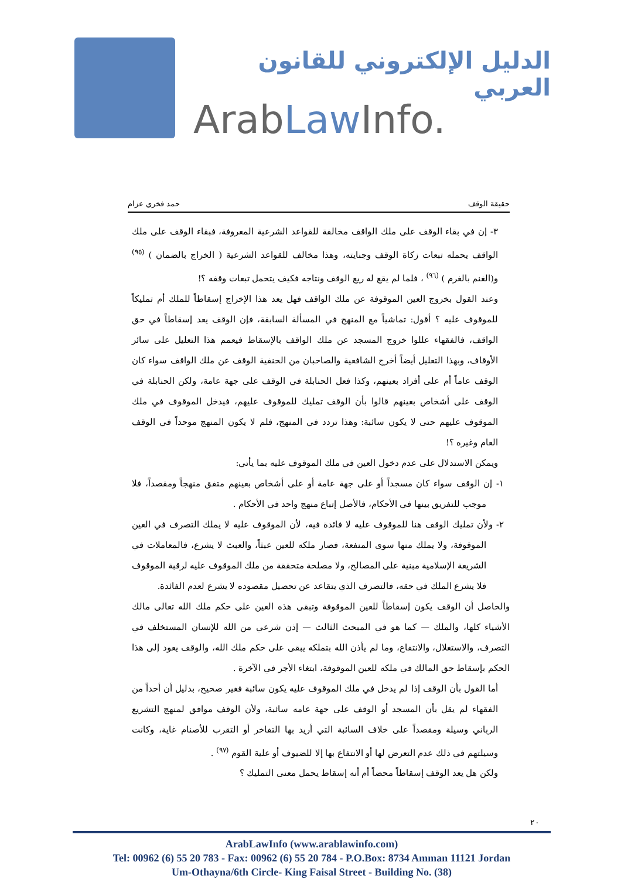الدليل الإلكتروني للقانون العربي
ArabLaw Info.
حقيقة الوقف حمد فخري عزام
٣- إن في بقاء الوقف على ملك الواقف مخالفة للقواعد الشرعية المعروفة، فبقاء الوقف على ملك الواقف يحمله تبعات زكاة الوقف وجنايته، وهذا مخالف للقواعد الشرعية ( الخراج بالضمان ) <sup>(٩٥)</sup> و(الغنم بالغرم ) <sup>(٩٦)</sup> ، فلما لم يقع له ريع الوقف ونتاجه فكيف يتحمل تبعات وقفه ؟!
وعند القول بخروج العين الموقوفة عن ملك الواقف فهل يعد هذا الإخراج إسقاطاً للملك أم تمليكاً للموقوف عليه ؟ أقول: تماشياً مع المنهج في المسألة السابقة، فإن الوقف يعد إسقاطاً في حق الواقف، فالفقهاء عللوا خروج المسجد عن ملك الواقف بالإسقاط فيعمم هذا التعليل على سائر الأوقاف، وبهذا التعليل أيضاً أخرج الشافعية والصاحبان من الحنفية الوقف عن ملك الواقف سواء كان الوقف عاماً أم على أفراد بعينهم، وكذا فعل الحنابلة في الوقف على جهة عامة، ولكن الحنابلة في الوقف على أشخاص بعينهم قالوا بأن الوقف تمليك للموقوف عليهم، فيدخل الموقوف في ملك الموقوف عليهم حتى لا يكون سائبة: وهذا تردد في المنهج، فلم لا يكون المنهج موحداً في الوقف العام وغيره ؟!
ويمكن الاستدلال على عدم دخول العين في ملك الموقوف عليه بما يأتي:
١- إن الوقف سواء كان مسجداً أو على جهة عامة أو على أشخاص بعينهم متفق منهجاً ومقصداً، فلا موجب للتفريق بينها في الأحكام، فالأصل إتباع منهج واحد في الأحكام .
٢- ولأن تمليك الوقف هنا للموقوف عليه لا فائدة فيه، لأن الموقوف عليه لا يملك التصرف في العين الموقوفة، ولا يملك منها سوى المنفعة، فصار ملكه للعين عبثاً، والعبث لا يشرع، فالمعاملات في الشريعة الإسلامية مبنية على المصالح، ولا مصلحة متحققة من ملك الموقوف عليه لرقبة الموقوف فلا يشرع الملك في حقه، فالتصرف الذي يتقاعد عن تحصيل مقصوده لا يشرع لعدم الفائدة.
والحاصل أن الوقف يكون إسقاطاً للعين الموقوفة وتبقى هذه العين على حكم ملك الله تعالى مالك الأشياء كلها، والملك — كما هو في المبحث الثالث — إذن شرعي من الله للإنسان المستخلف في التصرف، والاستغلال، والانتفاع، وما لم يأذن الله بتملكه يبقى على حكم ملك الله، والوقف يعود إلى هذا الحكم بإسقاط حق المالك في ملكه للعين الموقوفة، ابتغاء الأجر في الآخرة .
أما القول بأن الوقف إذا لم يدخل في ملك الموقوف عليه يكون سائبة فغير صحيح، بدليل أن أحداً من الفقهاء لم يقل بأن المسجد أو الوقف على جهة عامه سائبة، ولأن الوقف موافق لمنهج التشريع الرباني وسيلة ومقصداً على خلاف السائبة التي أريد بها التفاخر أو التقرب للأصنام غاية، وكانت وسيلتهم في ذلك عدم التعرض لها أو الانتفاع بها إلا للضيوف أو علية القوم <sup>(٩٧)</sup> .
ولكن هل يعد الوقف إسقاطاً محضاً أم أنه إسقاط يحمل معنى التمليك ؟
٢٠
ArabLawInfo (www.arablawinfo.com)
Tel: 00962 (6) 55 20 783 - Fax: 00962 (6) 55 20 784 - P.O.Box: 8734 Amman 11121 Jordan
Um-Othayna/6th Circle- King Faisal Street - Building No. (38)